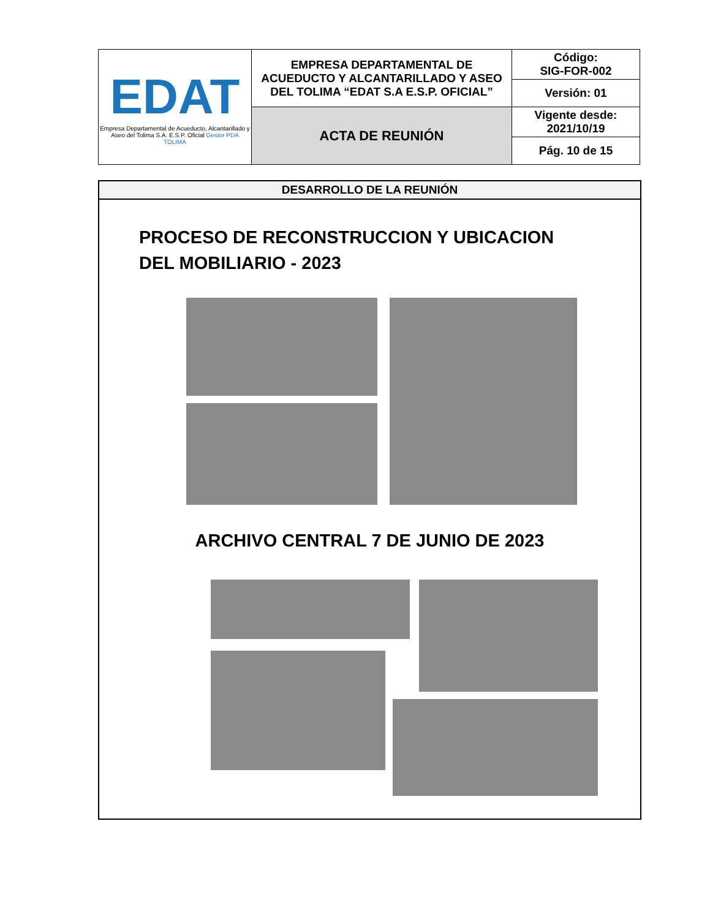| EDAT Empresa Departamental de Acueducto, Alcantarillado y Aseo del Tolima S.A. E.S.P. Oficial Gestor PDA TOLIMA | EMPRESA DEPARTAMENTAL DE ACUEDUCTO Y ALCANTARILLADO Y ASEO DEL TOLIMA “EDAT S.A E.S.P. OFICIAL” | Código: SIG-FOR-002 |
| | | Versión: 01 |
| | ACTA DE REUNIÓN | Vigente desde: 2021/10/19 |
| | | Pág. 10 de 15 |
DESARROLLO DE LA REUNIÓN
PROCESO DE RECONSTRUCCION Y UBICACION
DEL MOBILIARIO - 2023
ARCHIVO CENTRAL 7 DE JUNIO DE 2023